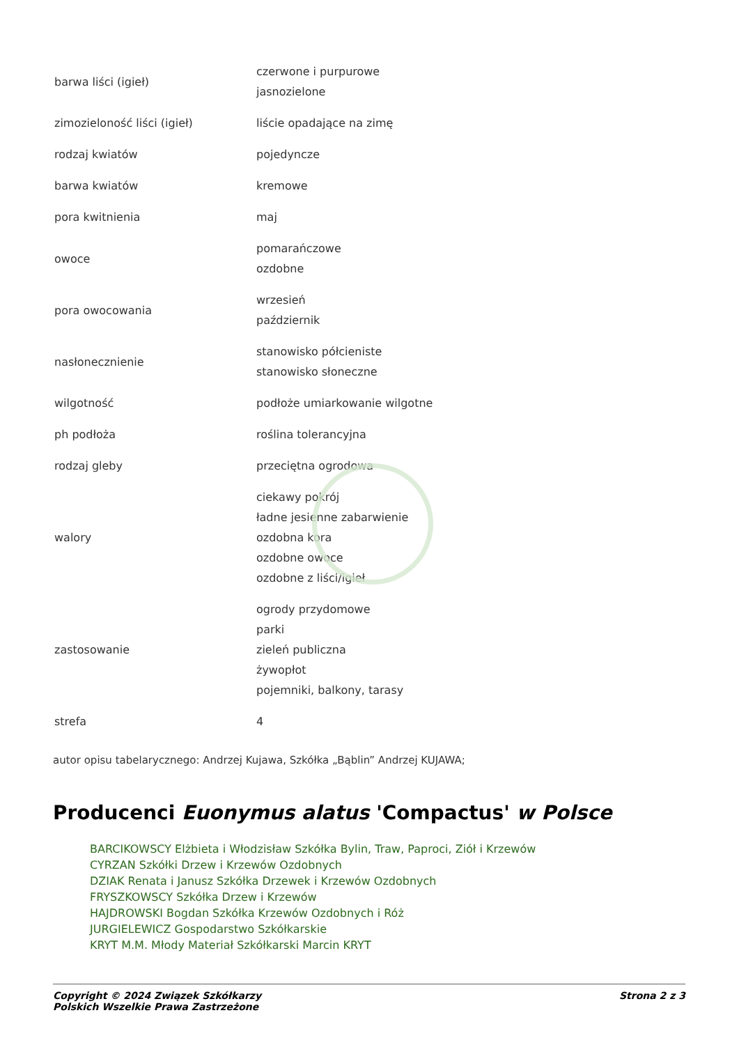| barwa liści (igieł) | czerwone i purpurowe jasnozielone |
| zimozieloność liści (igieł) | liście opadające na zimę |
| rodzaj kwiatów | pojedyncze |
| barwa kwiatów | kremowe |
| pora kwitnienia | maj |
| owoce | pomarańczowe ozdobne |
| pora owocowania | wrzesień październik |
| nasłonecznienie | stanowisko półcieniste stanowisko słoneczne |
| wilgotność | podłoże umiarkowanie wilgotne |
| ph podłoża | roślina tolerancyjna |
| rodzaj gleby | przeciętna ogrodowa |
| walory | ciekawy pokrój ładne jesienne zabarwienie ozdobna kora ozdobne owoce ozdobne z liści/igieł |
| zastosowanie | ogrody przydomowe parki zieleń publiczna żywopłot pojemniki, balkony, tarasy |
| strefa | 4 |
autor opisu tabelarycznego: Andrzej Kujawa, Szkółka „Bąblin” Andrzej KUJAWA;
Producenci Euonymus alatus 'Compactus' w Polsce
BARCIKOWSCY Elżbieta i Włodzisław Szkółka Bylin, Traw, Paproci, Ziół i Krzewów
CYRZAN Szkółki Drzew i Krzewów Ozdobnych
DZIAK Renata i Janusz Szkółka Drzewek i Krzewów Ozdobnych
FRYSZKOWSCY Szkółka Drzew i Krzewów
HAJDROWSKI Bogdan Szkółka Krzewów Ozdobnych i Róż
JURGIELEWICZ Gospodarstwo Szkółkarskie
KRYT M.M. Młody Materiał Szkółkarski Marcin KRYT
Copyright © 2024 Związek Szkółkarzy
Polskich Wszelkie Prawa Zastrzeżone
Strona 2 z 3